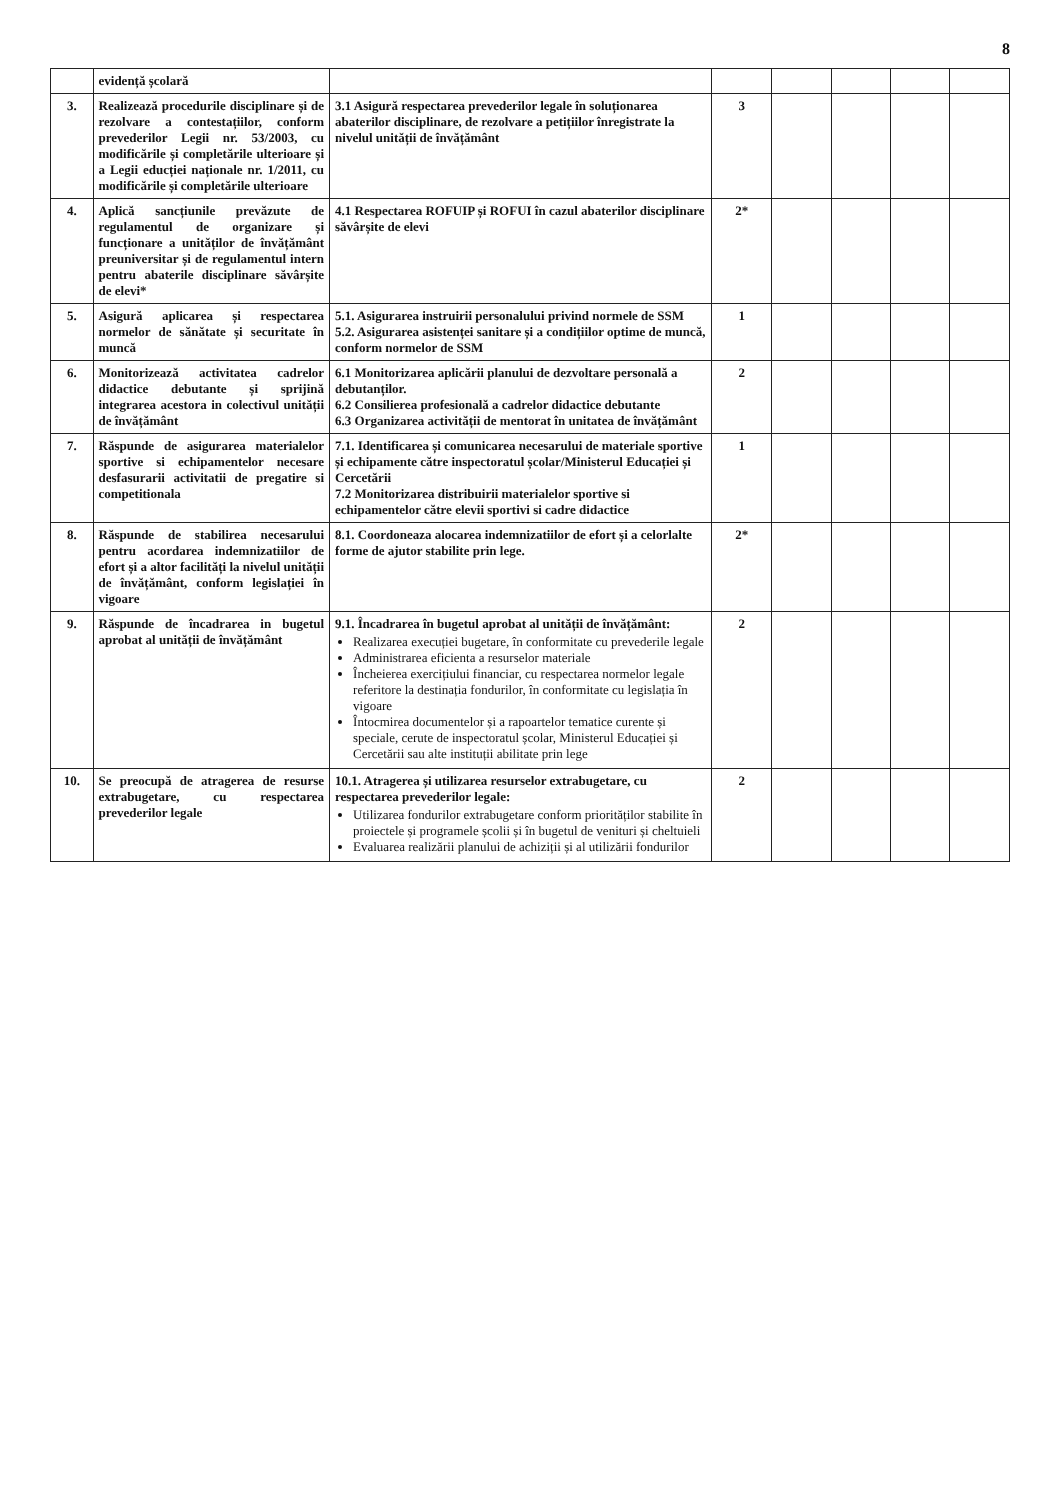8
| | evidență școlară | | | | | | |
| 3. | Realizează procedurile disciplinare și de rezolvare a contestațiilor, conform prevederilor Legii nr. 53/2003, cu modificările și completările ulterioare și a Legii educției naționale nr. 1/2011, cu modificările și completările ulterioare | 3.1 Asigură respectarea prevederilor legale în soluționarea abaterilor disciplinare, de rezolvare a petițiilor înregistrate la nivelul unității de învățământ | 3 | | | | |
| 4. | Aplică sancțiunile prevăzute de regulamentul de organizare și funcționare a unităților de învățământ preuniversitar și de regulamentul intern pentru abaterile disciplinare săvârșite de elevi* | 4.1 Respectarea ROFUIP și ROFUI în cazul abaterilor disciplinare săvârșite de elevi | 2* | | | | |
| 5. | Asigură aplicarea și respectarea normelor de sănătate și securitate în muncă | 5.1. Asigurarea instruirii personalului privind normele de SSM 5.2. Asigurarea asistenței sanitare și a condițiilor optime de muncă, conform normelor de SSM | 1 | | | | |
| 6. | Monitorizează activitatea cadrelor didactice debutante și sprijină integrarea acestora in colectivul unității de învățământ | 6.1 Monitorizarea aplicării planului de dezvoltare personală a debutanților. 6.2 Consilierea profesională a cadrelor didactice debutante 6.3 Organizarea activității de mentorat în unitatea de învățământ | 2 | | | | |
| 7. | Răspunde de asigurarea materialelor sportive si echipamentelor necesare desfasurarii activitatii de pregatire si competitionala | 7.1. Identificarea și comunicarea necesarului de materiale sportive și echipamente către inspectoratul școlar/Ministerul Educației și Cercetării 7.2 Monitorizarea distribuirii materialelor sportive si echipamentelor către elevii sportivi si cadre didactice | 1 | | | | |
| 8. | Răspunde de stabilirea necesarului pentru acordarea indemnizatiilor de efort și a altor facilități la nivelul unității de învățământ, conform legislației în vigoare | 8.1. Coordoneaza alocarea indemnizatiilor de efort și a celorlalte forme de ajutor stabilite prin lege. | 2* | | | | |
| 9. | Răspunde de încadrarea in bugetul aprobat al unității de învățământ | 9.1. Încadrarea în bugetul aprobat al unității de învățământ: Realizarea execuției bugetare, în conformitate cu prevederile legale Administrarea eficienta a resurselor materiale Încheierea exercițiului financiar, cu respectarea normelor legale referitore la destinația fondurilor, în conformitate cu legislația în vigoare Întocmirea documentelor și a rapoartelor tematice curente și speciale, cerute de inspectoratul școlar, Ministerul Educației și Cercetării sau alte instituții abilitate prin lege | 2 | | | | |
| 10. | Se preocupă de atragerea de resurse extrabugetare, cu respectarea prevederilor legale | 10.1. Atragerea și utilizarea resurselor extrabugetare, cu respectarea prevederilor legale: Utilizarea fondurilor extrabugetare conform priorităților stabilite în proiectele și programele școlii și în bugetul de venituri și cheltuieli Evaluarea realizării planului de achiziții și al utilizării fondurilor | 2 | | | | |